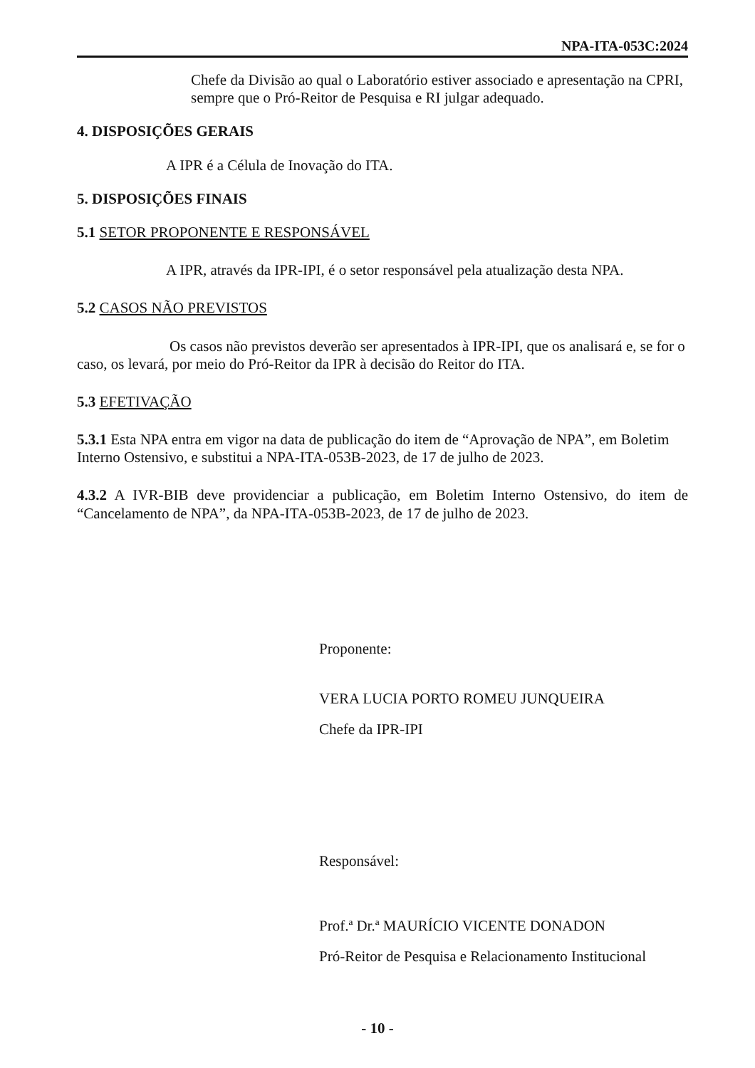NPA-ITA-053C:2024
Chefe da Divisão ao qual o Laboratório estiver associado e apresentação na CPRI, sempre que o Pró-Reitor de Pesquisa e RI julgar adequado.
4. DISPOSIÇÕES GERAIS
A IPR é a Célula de Inovação do ITA.
5. DISPOSIÇÕES FINAIS
5.1 SETOR PROPONENTE E RESPONSÁVEL
A IPR, através da IPR-IPI, é o setor responsável pela atualização desta NPA.
5.2 CASOS NÃO PREVISTOS
Os casos não previstos deverão ser apresentados à IPR-IPI, que os analisará e, se for o caso, os levará, por meio do Pró-Reitor da IPR à decisão do Reitor do ITA.
5.3 EFETIVAÇÃO
5.3.1 Esta NPA entra em vigor na data de publicação do item de “Aprovação de NPA”, em Boletim Interno Ostensivo, e substitui a NPA-ITA-053B-2023, de 17 de julho de 2023.
4.3.2 A IVR-BIB deve providenciar a publicação, em Boletim Interno Ostensivo, do item de “Cancelamento de NPA”, da NPA-ITA-053B-2023, de 17 de julho de 2023.
Proponente:
VERA LUCIA PORTO ROMEU JUNQUEIRA
Chefe da IPR-IPI
Responsável:
Prof.ª Dr.ª MAURÍCIO VICENTE DONADON
Pró-Reitor de Pesquisa e Relacionamento Institucional
- 10 -